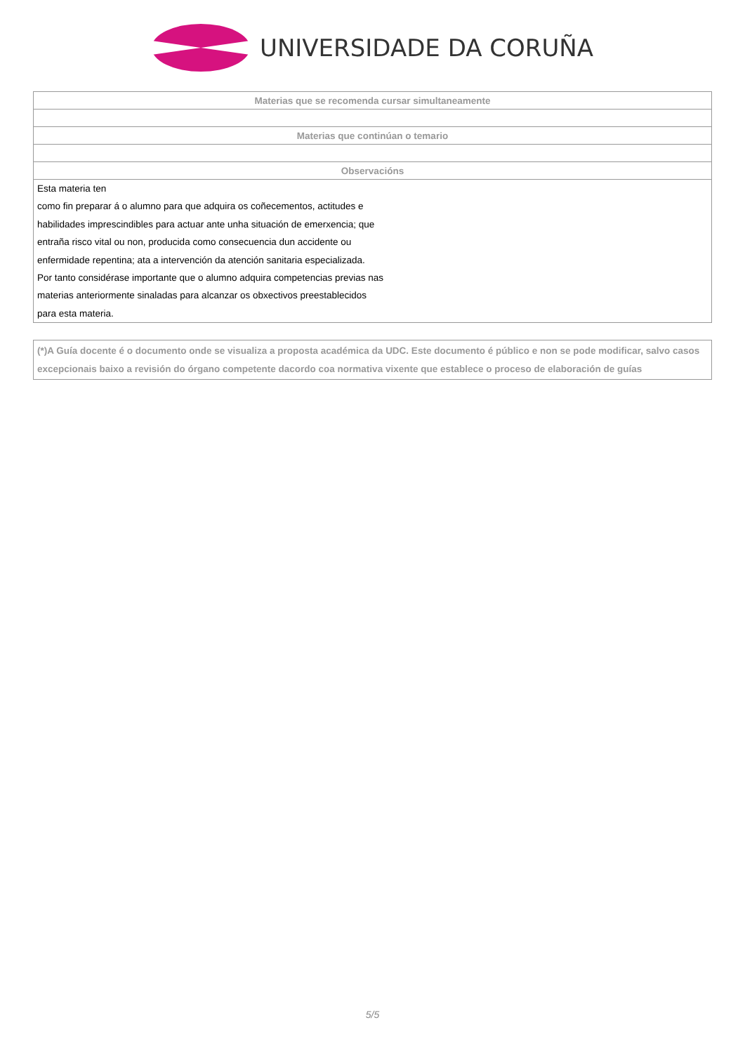UNIVERSIDADE DA CORUÑA
| Materias que se recomenda cursar simultaneamente |
| --- |
| Materias que continúan o temario |
| Observacións |
| Esta materia ten como fin preparar á o alumno para que adquira os coñecementos, actitudes e habilidades imprescindibles para actuar ante unha situación de emerxencia; que entraña risco vital ou non, producida como consecuencia dun accidente ou enfermidade repentina; ata a intervención da atención sanitaria especializada. Por tanto considérase importante que o alumno adquira competencias previas nas materias anteriormente sinaladas para alcanzar os obxectivos preestablecidos para esta materia. |
(*)A Guía docente é o documento onde se visualiza a proposta académica da UDC. Este documento é público e non se pode modificar, salvo casos excepcionais baixo a revisión do órgano competente dacordo coa normativa vixente que establece o proceso de elaboración de guías
5/5